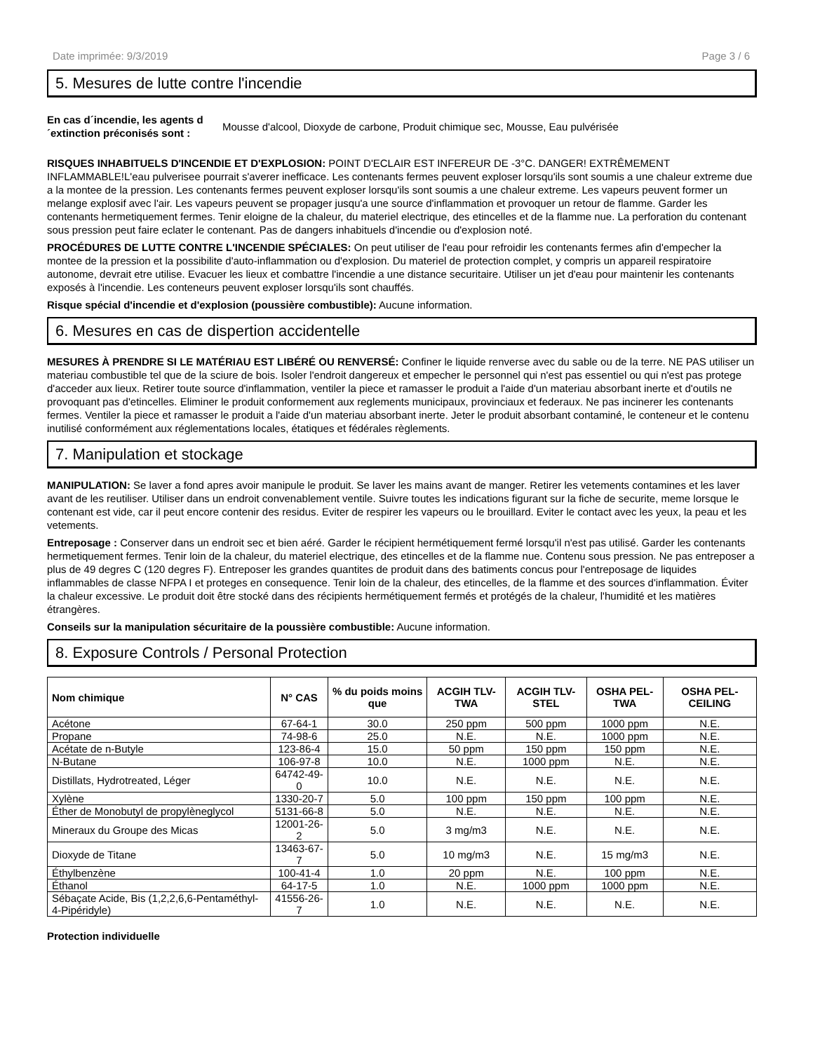Date imprimée: 9/3/2019 Page 3 / 6
5. Mesures de lutte contre l'incendie
En cas d´incendie, les agents d´extinction préconisés sont : Mousse d'alcool, Dioxyde de carbone, Produit chimique sec, Mousse, Eau pulvérisée
RISQUES INHABITUELS D'INCENDIE ET D'EXPLOSION: POINT D'ECLAIR EST INFEREUR DE -3°C. DANGER! EXTRÊMEMENT INFLAMMABLE!L'eau pulverisee pourrait s'averer inefficace. Les contenants fermes peuvent exploser lorsqu'ils sont soumis a une chaleur extreme due a la montee de la pression. Les contenants fermes peuvent exploser lorsqu'ils sont soumis a une chaleur extreme. Les vapeurs peuvent former un melange explosif avec l'air. Les vapeurs peuvent se propager jusqu'a une source d'inflammation et provoquer un retour de flamme. Garder les contenants hermetiquement fermes. Tenir eloigne de la chaleur, du materiel electrique, des etincelles et de la flamme nue. La perforation du contenant sous pression peut faire eclater le contenant. Pas de dangers inhabituels d'incendie ou d'explosion noté.
PROCÉDURES DE LUTTE CONTRE L'INCENDIE SPÉCIALES: On peut utiliser de l'eau pour refroidir les contenants fermes afin d'empecher la montee de la pression et la possibilite d'auto-inflammation ou d'explosion. Du materiel de protection complet, y compris un appareil respiratoire autonome, devrait etre utilise. Evacuer les lieux et combattre l'incendie a une distance securitaire. Utiliser un jet d'eau pour maintenir les contenants exposés à l'incendie. Les conteneurs peuvent exploser lorsqu'ils sont chauffés.
Risque spécial d'incendie et d'explosion (poussière combustible): Aucune information.
6. Mesures en cas de dispertion accidentelle
MESURES À PRENDRE SI LE MATÉRIAU EST LIBÉRÉ OU RENVERSÉ: Confiner le liquide renverse avec du sable ou de la terre. NE PAS utiliser un materiau combustible tel que de la sciure de bois. Isoler l'endroit dangereux et empecher le personnel qui n'est pas essentiel ou qui n'est pas protege d'acceder aux lieux. Retirer toute source d'inflammation, ventiler la piece et ramasser le produit a l'aide d'un materiau absorbant inerte et d'outils ne provoquant pas d'etincelles. Eliminer le produit conformement aux reglements municipaux, provinciaux et federaux. Ne pas incinerer les contenants fermes. Ventiler la piece et ramasser le produit a l'aide d'un materiau absorbant inerte. Jeter le produit absorbant contaminé, le conteneur et le contenu inutilisé conformément aux réglementations locales, étatiques et fédérales règlements.
7. Manipulation et stockage
MANIPULATION: Se laver a fond apres avoir manipule le produit. Se laver les mains avant de manger. Retirer les vetements contamines et les laver avant de les reutiliser. Utiliser dans un endroit convenablement ventile. Suivre toutes les indications figurant sur la fiche de securite, meme lorsque le contenant est vide, car il peut encore contenir des residus. Eviter de respirer les vapeurs ou le brouillard. Eviter le contact avec les yeux, la peau et les vetements.
Entreposage : Conserver dans un endroit sec et bien aéré. Garder le récipient hermétiquement fermé lorsqu'il n'est pas utilisé. Garder les contenants hermetiquement fermes. Tenir loin de la chaleur, du materiel electrique, des etincelles et de la flamme nue. Contenu sous pression. Ne pas entreposer a plus de 49 degres C (120 degres F). Entreposer les grandes quantites de produit dans des batiments concus pour l'entreposage de liquides inflammables de classe NFPA I et proteges en consequence. Tenir loin de la chaleur, des etincelles, de la flamme et des sources d'inflammation. Éviter la chaleur excessive. Le produit doit être stocké dans des récipients hermétiquement fermés et protégés de la chaleur, l'humidité et les matières étrangères.
Conseils sur la manipulation sécuritaire de la poussière combustible: Aucune information.
8. Exposure Controls / Personal Protection
| Nom chimique | N° CAS | % du poids moins que | ACGIH TLV-TWA | ACGIH TLV-STEL | OSHA PEL-TWA | OSHA PEL-CEILING |
| --- | --- | --- | --- | --- | --- | --- |
| Acétone | 67-64-1 | 30.0 | 250 ppm | 500 ppm | 1000 ppm | N.E. |
| Propane | 74-98-6 | 25.0 | N.E. | N.E. | 1000 ppm | N.E. |
| Acétate de n-Butyle | 123-86-4 | 15.0 | 50 ppm | 150 ppm | 150 ppm | N.E. |
| N-Butane | 106-97-8 | 10.0 | N.E. | 1000 ppm | N.E. | N.E. |
| Distillats, Hydrotreated, Léger | 64742-49-0 | 10.0 | N.E. | N.E. | N.E. | N.E. |
| Xylène | 1330-20-7 | 5.0 | 100 ppm | 150 ppm | 100 ppm | N.E. |
| Éther de Monobutyl de propylèneglycol | 5131-66-8 | 5.0 | N.E. | N.E. | N.E. | N.E. |
| Mineraux du Groupe des Micas | 12001-26-2 | 5.0 | 3 mg/m3 | N.E. | N.E. | N.E. |
| Dioxyde de Titane | 13463-67-7 | 5.0 | 10 mg/m3 | N.E. | 15 mg/m3 | N.E. |
| Éthylbenzène | 100-41-4 | 1.0 | 20 ppm | N.E. | 100 ppm | N.E. |
| Éthanol | 64-17-5 | 1.0 | N.E. | 1000 ppm | 1000 ppm | N.E. |
| Sébaçate Acide, Bis (1,2,2,6,6-Pentaméthyl-4-Pipéridyle) | 41556-26-7 | 1.0 | N.E. | N.E. | N.E. | N.E. |
Protection individuelle